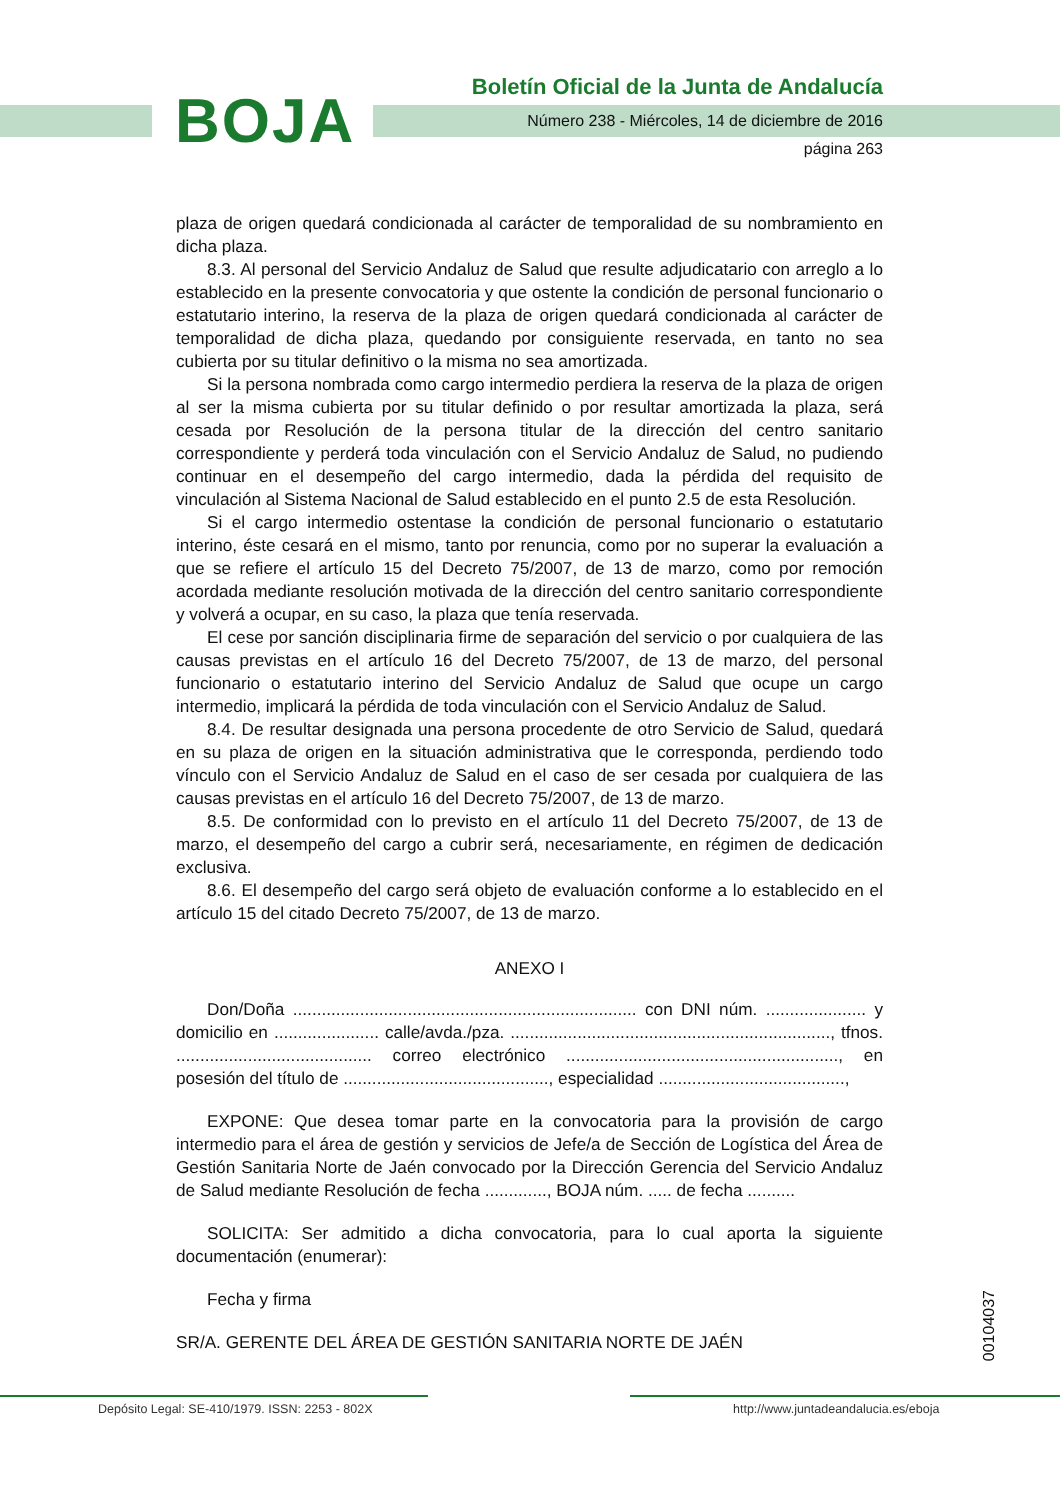BOJA
Boletín Oficial de la Junta de Andalucía
Número 238 - Miércoles, 14 de diciembre de 2016
página 263
plaza de origen quedará condicionada al carácter de temporalidad de su nombramiento en dicha plaza.
8.3. Al personal del Servicio Andaluz de Salud que resulte adjudicatario con arreglo a lo establecido en la presente convocatoria y que ostente la condición de personal funcionario o estatutario interino, la reserva de la plaza de origen quedará condicionada al carácter de temporalidad de dicha plaza, quedando por consiguiente reservada, en tanto no sea cubierta por su titular definitivo o la misma no sea amortizada.
Si la persona nombrada como cargo intermedio perdiera la reserva de la plaza de origen al ser la misma cubierta por su titular definido o por resultar amortizada la plaza, será cesada por Resolución de la persona titular de la dirección del centro sanitario correspondiente y perderá toda vinculación con el Servicio Andaluz de Salud, no pudiendo continuar en el desempeño del cargo intermedio, dada la pérdida del requisito de vinculación al Sistema Nacional de Salud establecido en el punto 2.5 de esta Resolución.
Si el cargo intermedio ostentase la condición de personal funcionario o estatutario interino, éste cesará en el mismo, tanto por renuncia, como por no superar la evaluación a que se refiere el artículo 15 del Decreto 75/2007, de 13 de marzo, como por remoción acordada mediante resolución motivada de la dirección del centro sanitario correspondiente y volverá a ocupar, en su caso, la plaza que tenía reservada.
El cese por sanción disciplinaria firme de separación del servicio o por cualquiera de las causas previstas en el artículo 16 del Decreto 75/2007, de 13 de marzo, del personal funcionario o estatutario interino del Servicio Andaluz de Salud que ocupe un cargo intermedio, implicará la pérdida de toda vinculación con el Servicio Andaluz de Salud.
8.4. De resultar designada una persona procedente de otro Servicio de Salud, quedará en su plaza de origen en la situación administrativa que le corresponda, perdiendo todo vínculo con el Servicio Andaluz de Salud en el caso de ser cesada por cualquiera de las causas previstas en el artículo 16 del Decreto 75/2007, de 13 de marzo.
8.5. De conformidad con lo previsto en el artículo 11 del Decreto 75/2007, de 13 de marzo, el desempeño del cargo a cubrir será, necesariamente, en régimen de dedicación exclusiva.
8.6. El desempeño del cargo será objeto de evaluación conforme a lo establecido en el artículo 15 del citado Decreto 75/2007, de 13 de marzo.
ANEXO I
Don/Doña ........................................................................ con DNI núm. ..................... y domicilio en ...................... calle/avda./pza. ..................................................................., tfnos. ......................................... correo electrónico ........................................................., en posesión del título de ..........................................., especialidad .......................................,
EXPONE: Que desea tomar parte en la convocatoria para la provisión de cargo intermedio para el área de gestión y servicios de Jefe/a de Sección de Logística del Área de Gestión Sanitaria Norte de Jaén convocado por la Dirección Gerencia del Servicio Andaluz de Salud mediante Resolución de fecha ............., BOJA núm. ..... de fecha ..........
SOLICITA: Ser admitido a dicha convocatoria, para lo cual aporta la siguiente documentación (enumerar):
Fecha y firma
SR/A. GERENTE DEL ÁREA DE GESTIÓN SANITARIA NORTE DE JAÉN
00104037
Depósito Legal: SE-410/1979. ISSN: 2253 - 802X http://www.juntadeandalucia.es/eboja